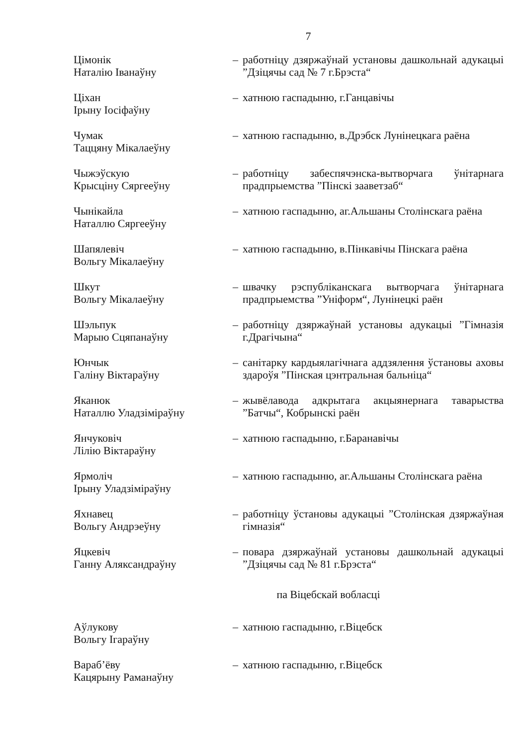7
| Цімонік Наталію Іванаўну | – | работніцу дзяржаўнай установы дашкольнай адукацыі ”Дзіцячы сад № 7 г.Брэста“ |
| Ціхан Ірыну Іосіфаўну | – | хатнюю гаспадыню, г.Ганцавічы |
| Чумак Таццяну Мікалаеўну | – | хатнюю гаспадыню, в.Дрэбск Лунінецкага раёна |
| Чыжэўскую Крысціну Сяргееўну | – | работніцу забеспячэнска-вытворчага ўнітарнага прадпрыемства ”Пінскі зааветзаб“ |
| Чынікайла Наталлю Сяргееўну | – | хатнюю гаспадыню, аг.Альшаны Столінскага раёна |
| Шапялевіч Вольгу Мікалаеўну | – | хатнюю гаспадыню, в.Пінкавічы Пінскага раёна |
| Шкут Вольгу Мікалаеўну | – | швачку рэспубліканскага вытворчага ўнітарнага прадпрыемства ”Уніформ“, Лунінецкі раён |
| Шэльпук Марыю Сцяпанаўну | – | работніцу дзяржаўнай установы адукацыі ”Гімназія г.Драгічына“ |
| Юнчык Галіну Віктараўну | – | санітарку кардыялагічнага аддзялення ўстановы аховы здароўя ”Пінская цэнтральная бальніца“ |
| Яканюк Наталлю Уладзіміраўну | – | жывёлавода адкрытага акцыянернага таварыства ”Батчы“, Кобрынскі раён |
| Янчуковіч Лілію Віктараўну | – | хатнюю гаспадыню, г.Баранавічы |
| Ярмоліч Ірыну Уладзіміраўну | – | хатнюю гаспадыню, аг.Альшаны Столінскага раёна |
| Яхнавец Вольгу Андрэеўну | – | работніцу ўстановы адукацыі ”Столінская дзяржаўная гімназія“ |
| Яцкевіч Ганну Аляксандраўну | – | повара дзяржаўнай установы дашкольнай адукацыі ”Дзіцячы сад № 81 г.Брэста“ |
| па Віцебскай вобласці | | |
| Аўлукову Вольгу Ігараўну | – | хатнюю гаспадыню, г.Віцебск |
| Вараб’ёву Кацярыну Раманаўну | – | хатнюю гаспадыню, г.Віцебск |